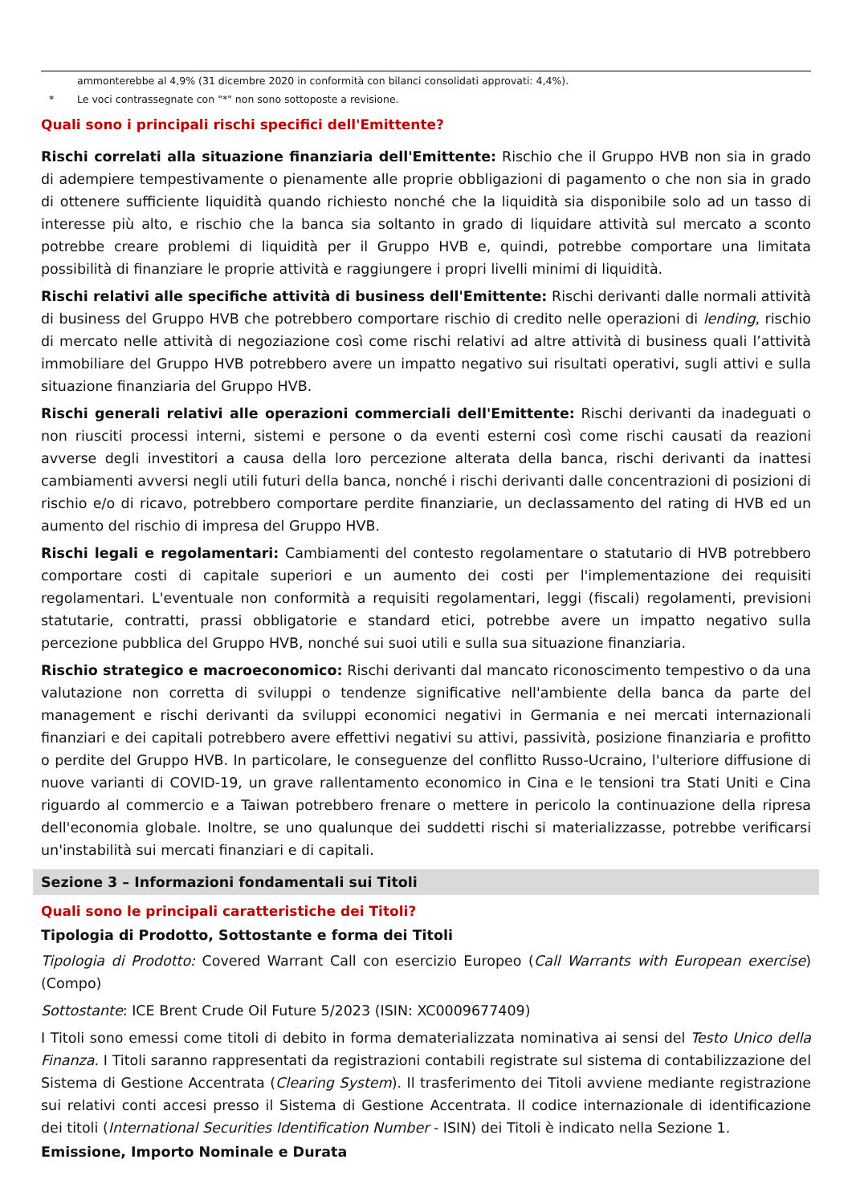ammonterebbe al 4,9% (31 dicembre 2020 in conformità con bilanci consolidati approvati: 4,4%).
* Le voci contrassegnate con "*" non sono sottoposte a revisione.
Quali sono i principali rischi specifici dell'Emittente?
Rischi correlati alla situazione finanziaria dell'Emittente: Rischio che il Gruppo HVB non sia in grado di adempiere tempestivamente o pienamente alle proprie obbligazioni di pagamento o che non sia in grado di ottenere sufficiente liquidità quando richiesto nonché che la liquidità sia disponibile solo ad un tasso di interesse più alto, e rischio che la banca sia soltanto in grado di liquidare attività sul mercato a sconto potrebbe creare problemi di liquidità per il Gruppo HVB e, quindi, potrebbe comportare una limitata possibilità di finanziare le proprie attività e raggiungere i propri livelli minimi di liquidità.
Rischi relativi alle specifiche attività di business dell'Emittente: Rischi derivanti dalle normali attività di business del Gruppo HVB che potrebbero comportare rischio di credito nelle operazioni di lending, rischio di mercato nelle attività di negoziazione così come rischi relativi ad altre attività di business quali l’attività immobiliare del Gruppo HVB potrebbero avere un impatto negativo sui risultati operativi, sugli attivi e sulla situazione finanziaria del Gruppo HVB.
Rischi generali relativi alle operazioni commerciali dell'Emittente: Rischi derivanti da inadeguati o non riusciti processi interni, sistemi e persone o da eventi esterni così come rischi causati da reazioni avverse degli investitori a causa della loro percezione alterata della banca, rischi derivanti da inattesi cambiamenti avversi negli utili futuri della banca, nonché i rischi derivanti dalle concentrazioni di posizioni di rischio e/o di ricavo, potrebbero comportare perdite finanziarie, un declassamento del rating di HVB ed un aumento del rischio di impresa del Gruppo HVB.
Rischi legali e regolamentari: Cambiamenti del contesto regolamentare o statutario di HVB potrebbero comportare costi di capitale superiori e un aumento dei costi per l'implementazione dei requisiti regolamentari. L'eventuale non conformità a requisiti regolamentari, leggi (fiscali) regolamenti, previsioni statutarie, contratti, prassi obbligatorie e standard etici, potrebbe avere un impatto negativo sulla percezione pubblica del Gruppo HVB, nonché sui suoi utili e sulla sua situazione finanziaria.
Rischio strategico e macroeconomico: Rischi derivanti dal mancato riconoscimento tempestivo o da una valutazione non corretta di sviluppi o tendenze significative nell'ambiente della banca da parte del management e rischi derivanti da sviluppi economici negativi in Germania e nei mercati internazionali finanziari e dei capitali potrebbero avere effettivi negativi su attivi, passività, posizione finanziaria e profitto o perdite del Gruppo HVB. In particolare, le conseguenze del conflitto Russo-Ucraino, l'ulteriore diffusione di nuove varianti di COVID-19, un grave rallentamento economico in Cina e le tensioni tra Stati Uniti e Cina riguardo al commercio e a Taiwan potrebbero frenare o mettere in pericolo la continuazione della ripresa dell'economia globale. Inoltre, se uno qualunque dei suddetti rischi si materializzasse, potrebbe verificarsi un'instabilità sui mercati finanziari e di capitali.
Sezione 3 – Informazioni fondamentali sui Titoli
Quali sono le principali caratteristiche dei Titoli?
Tipologia di Prodotto, Sottostante e forma dei Titoli
Tipologia di Prodotto: Covered Warrant Call con esercizio Europeo (Call Warrants with European exercise) (Compo)
Sottostante: ICE Brent Crude Oil Future 5/2023 (ISIN: XC0009677409)
I Titoli sono emessi come titoli di debito in forma dematerializzata nominativa ai sensi del Testo Unico della Finanza. I Titoli saranno rappresentati da registrazioni contabili registrate sul sistema di contabilizzazione del Sistema di Gestione Accentrata (Clearing System). Il trasferimento dei Titoli avviene mediante registrazione sui relativi conti accesi presso il Sistema di Gestione Accentrata. Il codice internazionale di identificazione dei titoli (International Securities Identification Number - ISIN) dei Titoli è indicato nella Sezione 1.
Emissione, Importo Nominale e Durata